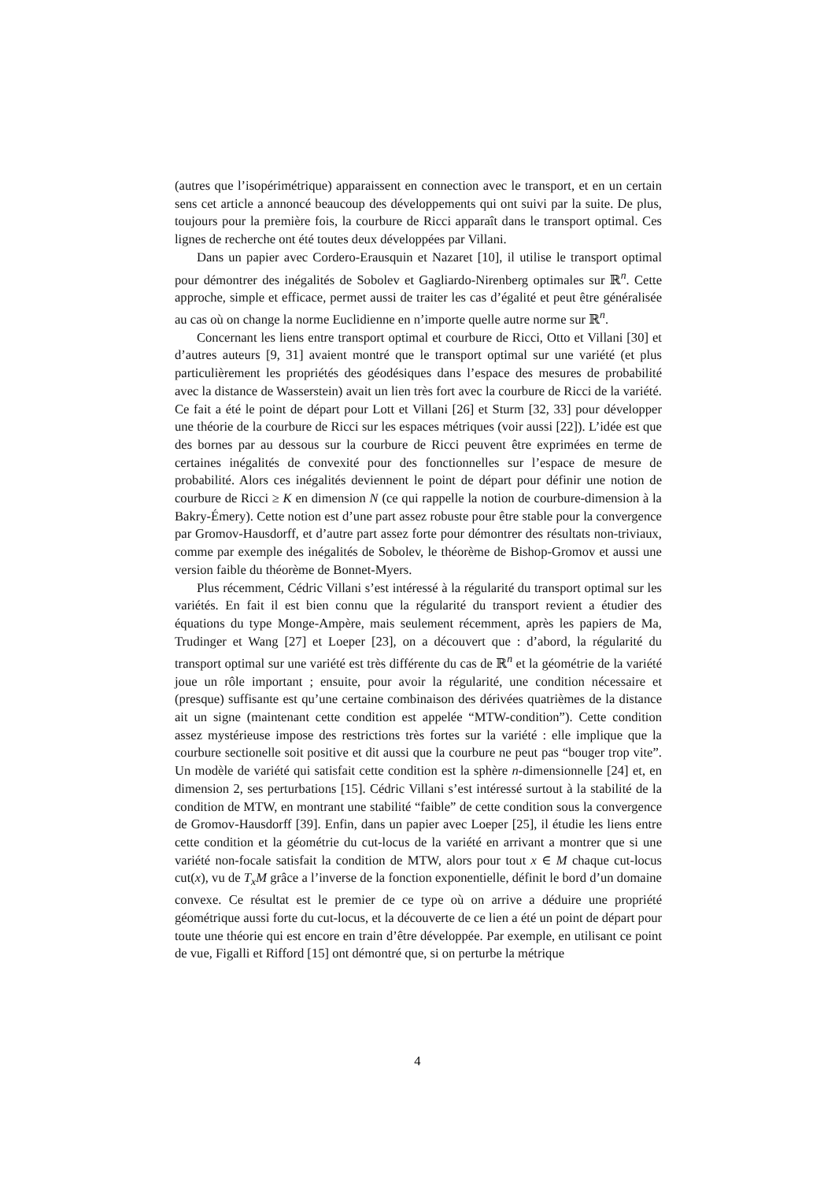(autres que l’isopérimétrique) apparaissent en connection avec le transport, et en un certain sens cet article a annoncé beaucoup des développements qui ont suivi par la suite. De plus, toujours pour la première fois, la courbure de Ricci apparaît dans le transport optimal. Ces lignes de recherche ont été toutes deux développées par Villani.
Dans un papier avec Cordero-Erausquin et Nazaret [10], il utilise le transport optimal pour démontrer des inégalités de Sobolev et Gagliardo-Nirenberg optimales sur ℝ<sup>n</sup>. Cette approche, simple et efficace, permet aussi de traiter les cas d’égalité et peut être généralisée au cas où on change la norme Euclidienne en n’importe quelle autre norme sur ℝ<sup>n</sup>.
Concernant les liens entre transport optimal et courbure de Ricci, Otto et Villani [30] et d’autres auteurs [9, 31] avaient montré que le transport optimal sur une variété (et plus particulièrement les propriétés des géodésiques dans l’espace des mesures de probabilité avec la distance de Wasserstein) avait un lien très fort avec la courbure de Ricci de la variété. Ce fait a été le point de départ pour Lott et Villani [26] et Sturm [32, 33] pour développer une théorie de la courbure de Ricci sur les espaces métriques (voir aussi [22]). L’idée est que des bornes par au dessous sur la courbure de Ricci peuvent être exprimées en terme de certaines inégalités de convexité pour des fonctionnelles sur l’espace de mesure de probabilité. Alors ces inégalités deviennent le point de départ pour définir une notion de courbure de Ricci ≥ K en dimension N (ce qui rappelle la notion de courbure-dimension à la Bakry-Émery). Cette notion est d’une part assez robuste pour être stable pour la convergence par Gromov-Hausdorff, et d’autre part assez forte pour démontrer des résultats non-triviaux, comme par exemple des inégalités de Sobolev, le théorème de Bishop-Gromov et aussi une version faible du théorème de Bonnet-Myers.
Plus récemment, Cédric Villani s’est intéressé à la régularité du transport optimal sur les variétés. En fait il est bien connu que la régularité du transport revient a étudier des équations du type Monge-Ampère, mais seulement récemment, après les papiers de Ma, Trudinger et Wang [27] et Loeper [23], on a découvert que : d’abord, la régularité du transport optimal sur une variété est très différente du cas de ℝ<sup>n</sup> et la géométrie de la variété joue un rôle important ; ensuite, pour avoir la régularité, une condition nécessaire et (presque) suffisante est qu’une certaine combinaison des dérivées quatrièmes de la distance ait un signe (maintenant cette condition est appelée “MTW-condition”). Cette condition assez mystérieuse impose des restrictions très fortes sur la variété : elle implique que la courbure sectionelle soit positive et dit aussi que la courbure ne peut pas “bouger trop vite”. Un modèle de variété qui satisfait cette condition est la sphère n-dimensionnelle [24] et, en dimension 2, ses perturbations [15]. Cédric Villani s’est intéressé surtout à la stabilité de la condition de MTW, en montrant une stabilité “faible” de cette condition sous la convergence de Gromov-Hausdorff [39]. Enfin, dans un papier avec Loeper [25], il étudie les liens entre cette condition et la géométrie du cut-locus de la variété en arrivant a montrer que si une variété non-focale satisfait la condition de MTW, alors pour tout x ∈ M chaque cut-locus cut(x), vu de T<sub>x</sub>M grâce a l’inverse de la fonction exponentielle, définit le bord d’un domaine convexe. Ce résultat est le premier de ce type où on arrive a déduire une propriété géométrique aussi forte du cut-locus, et la découverte de ce lien a été un point de départ pour toute une théorie qui est encore en train d’être développée. Par exemple, en utilisant ce point de vue, Figalli et Rifford [15] ont démontré que, si on perturbe la métrique
4